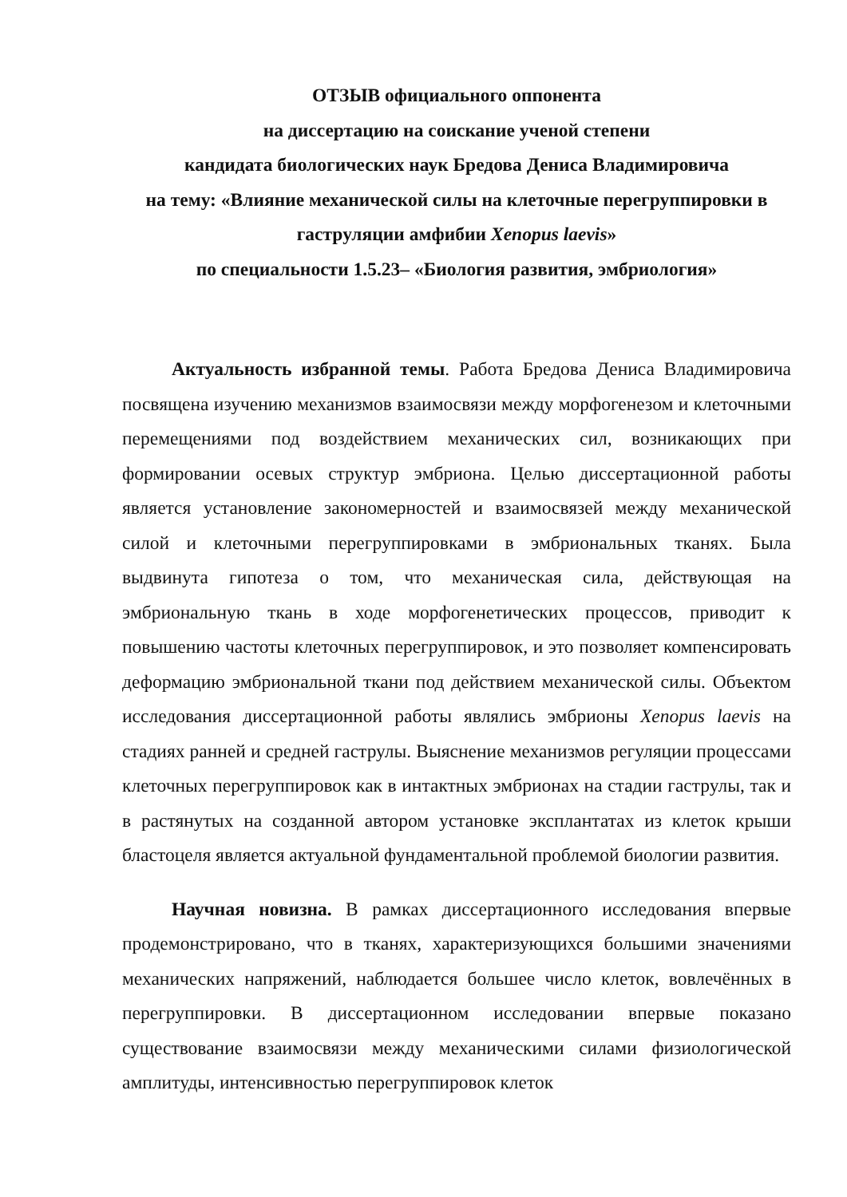ОТЗЫВ официального оппонента
на диссертацию на соискание ученой степени
кандидата биологических наук Бредова Дениса Владимировича
на тему: «Влияние механической силы на клеточные перегруппировки в гаструляции амфибии Xenopus laevis»
по специальности 1.5.23– «Биология развития, эмбриология»
Актуальность избранной темы. Работа Бредова Дениса Владимировича посвящена изучению механизмов взаимосвязи между морфогенезом и клеточными перемещениями под воздействием механических сил, возникающих при формировании осевых структур эмбриона. Целью диссертационной работы является установление закономерностей и взаимосвязей между механической силой и клеточными перегруппировками в эмбриональных тканях. Была выдвинута гипотеза о том, что механическая сила, действующая на эмбриональную ткань в ходе морфогенетических процессов, приводит к повышению частоты клеточных перегруппировок, и это позволяет компенсировать деформацию эмбриональной ткани под действием механической силы. Объектом исследования диссертационной работы являлись эмбрионы Xenopus laevis на стадиях ранней и средней гаструлы. Выяснение механизмов регуляции процессами клеточных перегруппировок как в интактных эмбрионах на стадии гаструлы, так и в растянутых на созданной автором установке эксплантатах из клеток крыши бластоцеля является актуальной фундаментальной проблемой биологии развития.
Научная новизна. В рамках диссертационного исследования впервые продемонстрировано, что в тканях, характеризующихся большими значениями механических напряжений, наблюдается большее число клеток, вовлечённых в перегруппировки. В диссертационном исследовании впервые показано существование взаимосвязи между механическими силами физиологической амплитуды, интенсивностью перегруппировок клеток